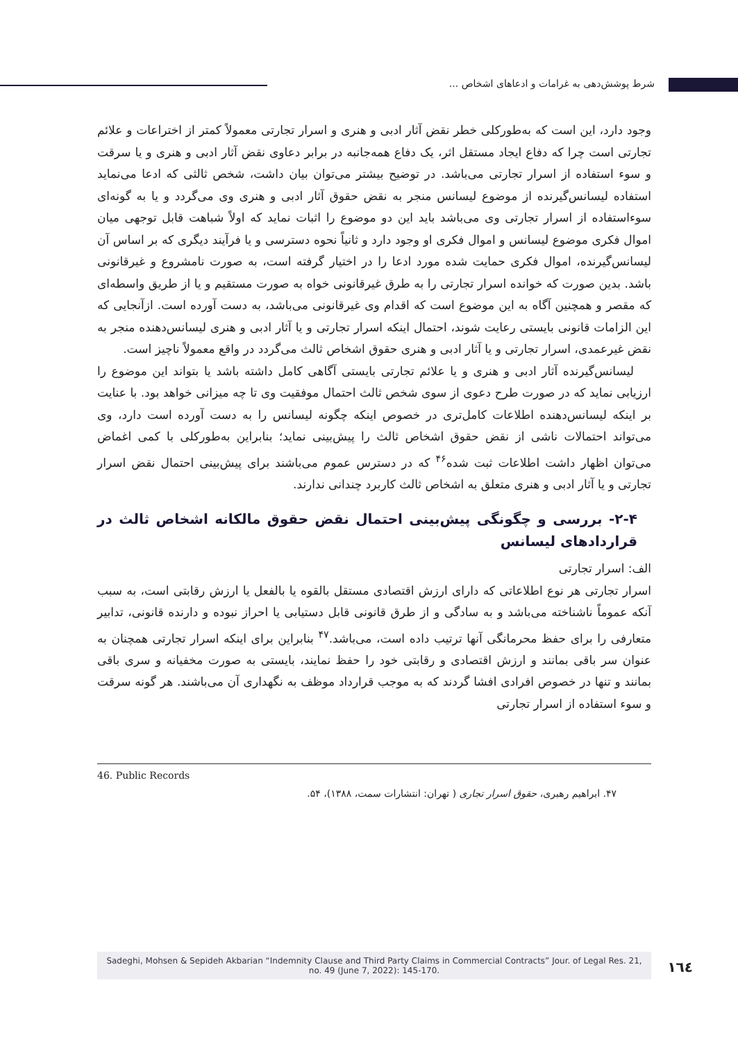شرط پوشش‌دهی به غرامات و ادعاهای اشخاص ...
وجود دارد، این است که به‌طورکلی خطر نقض آثار ادبی و هنری و اسرار تجارتی معمولاً کمتر از اختراعات و علائم تجارتی است چرا که دفاع ایجاد مستقل اثر، یک دفاع همه‌جانبه در برابر دعاوی نقض آثار ادبی و هنری و یا سرقت و سوء استفاده از اسرار تجارتی می‌باشد. در توضیح بیشتر می‌توان بیان داشت، شخص ثالثی که ادعا می‌نماید استفاده لیسانس‌گیرنده از موضوع لیسانس منجر به نقض حقوق آثار ادبی و هنری وی می‌گردد و یا به گونه‌ای سوءاستفاده از اسرار تجارتی وی می‌باشد باید این دو موضوع را اثبات نماید که اولاً شباهت قابل توجهی میان اموال فکری موضوع لیسانس و اموال فکری او وجود دارد و ثانیاً نحوه دسترسی و یا فرآیند دیگری که بر اساس آن لیسانس‌گیرنده، اموال فکری حمایت شده مورد ادعا را در اختیار گرفته است، به صورت نامشروع و غیرقانونی باشد. بدین صورت که خوانده اسرار تجارتی را به طرق غیرقانونی خواه به صورت مستقیم و یا از طریق واسطه‌ای که مقصر و همچنین آگاه به این موضوع است که اقدام وی غیرقانونی می‌باشد، به دست آورده است. ازآنجایی که این الزامات قانونی بایستی رعایت شوند، احتمال اینکه اسرار تجارتی و یا آثار ادبی و هنری لیسانس‌دهنده منجر به نقض غیرعمدی، اسرار تجارتی و یا آثار ادبی و هنری حقوق اشخاص ثالث می‌گردد در واقع معمولاً ناچیز است.
لیسانس‌گیرنده آثار ادبی و هنری و یا علائم تجارتی بایستی آگاهی کامل داشته باشد یا بتواند این موضوع را ارزیابی نماید که در صورت طرح دعوی از سوی شخص ثالث احتمال موفقیت وی تا چه میزانی خواهد بود. با عنایت بر اینکه لیسانس‌دهنده اطلاعات کامل‌تری در خصوص اینکه چگونه لیسانس را به دست آورده است دارد، وی می‌تواند احتمالات ناشی از نقض حقوق اشخاص ثالث را پیش‌بینی نماید؛ بنابراین به‌طورکلی با کمی اغماض می‌توان اظهار داشت اطلاعات ثبت شده<sup>۴۶</sup> که در دسترس عموم می‌باشند برای پیش‌بینی احتمال نقض اسرار تجارتی و یا آثار ادبی و هنری متعلق به اشخاص ثالث کاربرد چندانی ندارند.
۲-۴- بررسی و چگونگی پیش‌بینی احتمال نقض حقوق مالکانه اشخاص ثالث در قراردادهای لیسانس
الف: اسرار تجارتی
اسرار تجارتی هر نوع اطلاعاتی که دارای ارزش اقتصادی مستقل بالقوه یا بالفعل یا ارزش رقابتی است، به سبب آنکه عموماً ناشناخته می‌باشد و به سادگی و از طرق قانونی قابل دستیابی یا احراز نبوده و دارنده قانونی، تدابیر متعارفی را برای حفظ محرمانگی آنها ترتیب داده است، می‌باشد.<sup>۴۷</sup> بنابراین برای اینکه اسرار تجارتی همچنان به عنوان سر باقی بمانند و ارزش اقتصادی و رقابتی خود را حفظ نمایند، بایستی به صورت مخفیانه و سری باقی بمانند و تنها در خصوص افرادی افشا گردند که به موجب قرارداد موظف به نگهداری آن می‌باشند. هر گونه سرقت و سوء استفاده از اسرار تجارتی
46. Public Records
۴۷. ابراهیم رهبری، حقوق اسرار تجاری ( تهران: انتشارات سمت، ۱۳۸۸)، ۵۴.
Sadeghi, Mohsen & Sepideh Akbarian “Indemnity Clause and Third Party Claims in Commercial Contracts” Jour. of Legal Res. 21, no. 49 (June 7, 2022): 145-170.
١٦٤